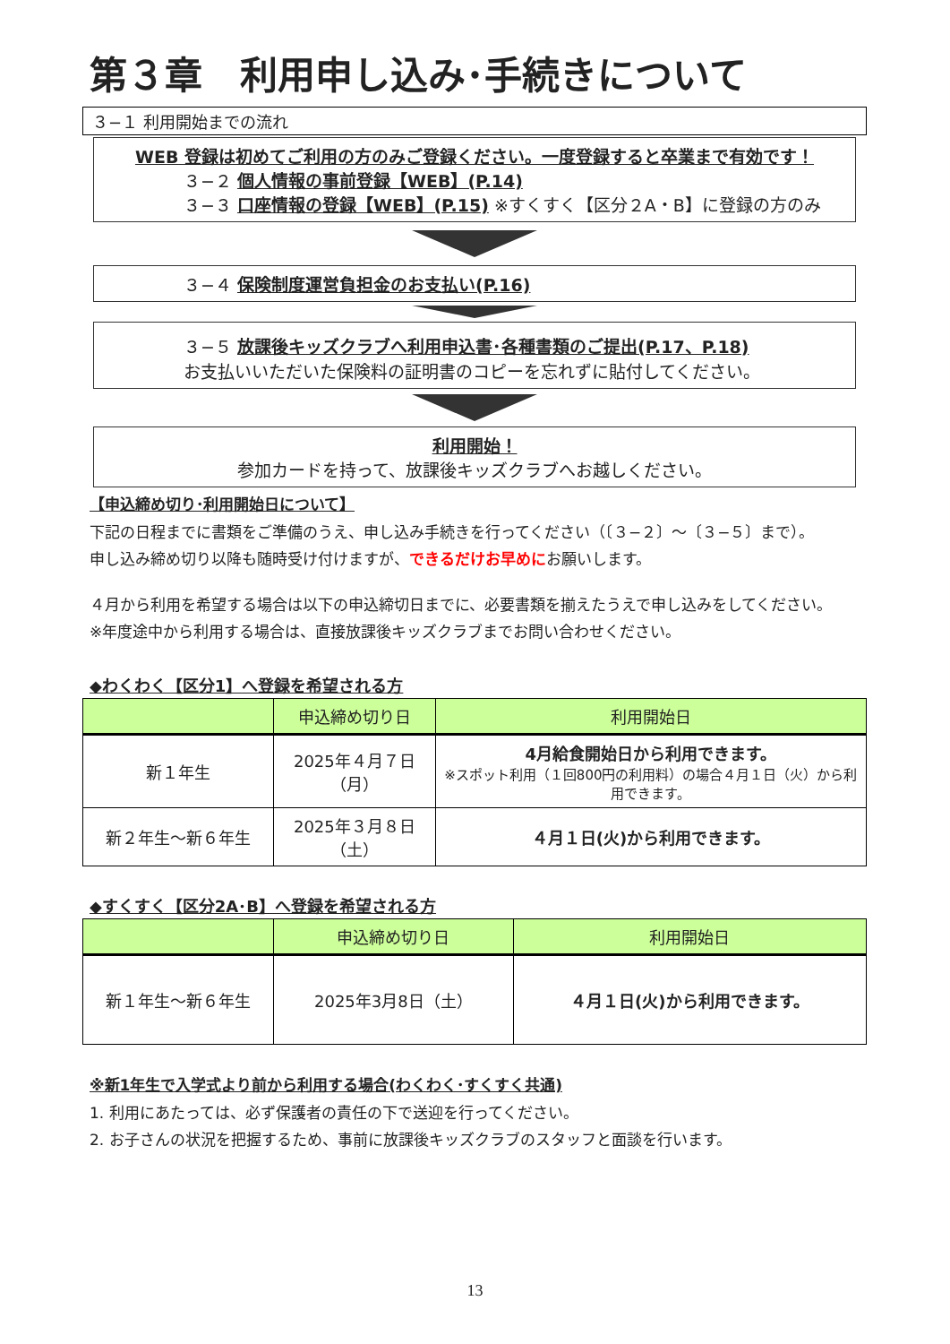第３章　利用申し込み･手続きについて
３−１ 利用開始までの流れ
WEB 登録は初めてご利用の方のみご登録ください。一度登録すると卒業まで有効です！
３−２ 個人情報の事前登録【WEB】(P.14)
３−３ 口座情報の登録【WEB】(P.15) ※すくすく【区分２A・B】に登録の方のみ
３−４ 保険制度運営負担金のお支払い(P.16)
３−５ 放課後キッズクラブへ利用申込書･各種書類のご提出(P.17、P.18)
お支払いいただいた保険料の証明書のコピーを忘れずに貼付してください。
利用開始！
参加カードを持って、放課後キッズクラブへお越しください。
【申込締め切り･利用開始日について】
下記の日程までに書類をご準備のうえ、申し込み手続きを行ってください（〔３−２〕〜〔３−５〕まで）。
申し込み締め切り以降も随時受け付けますが、できるだけお早めにお願いします。
４月から利用を希望する場合は以下の申込締切日までに、必要書類を揃えたうえで申し込みをしてください。
※年度途中から利用する場合は、直接放課後キッズクラブまでお問い合わせください。
◆わくわく【区分1】へ登録を希望される方
| | 申込締め切り日 | 利用開始日 |
| --- | --- | --- |
| 新１年生 | 2025年４月７日（月） | 4月給食開始日から利用できます。 ※スポット利用（１回800円の利用料）の場合４月１日（火）から利用できます。 |
| 新２年生〜新６年生 | 2025年３月８日（土） | ４月１日(火)から利用できます。 |
◆すくすく【区分2A･B】へ登録を希望される方
| | 申込締め切り日 | 利用開始日 |
| --- | --- | --- |
| 新１年生〜新６年生 | 2025年3月8日（土） | ４月１日(火)から利用できます。 |
※新1年生で入学式より前から利用する場合(わくわく･すくすく共通)
1. 利用にあたっては、必ず保護者の責任の下で送迎を行ってください。
2. お子さんの状況を把握するため、事前に放課後キッズクラブのスタッフと面談を行います。
13